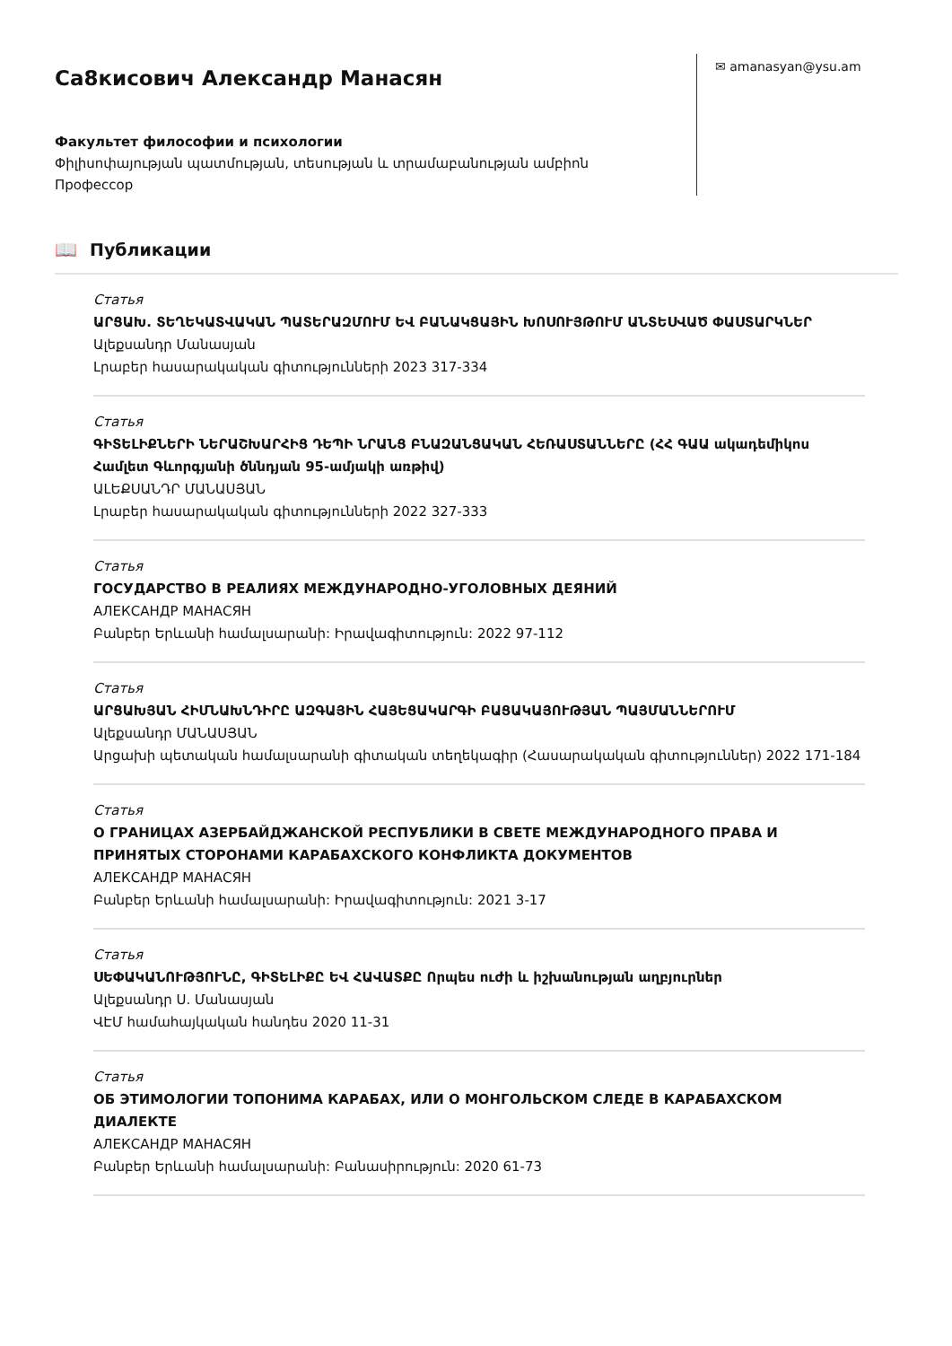Са8кисович Александр Манасян
Факультет философии и психологии
Փիլիսոփայության պատմության, տեսության և տրամաբանության ամբիոն
Профессор
✉ amanasyan@ysu.am
📖 Публикации
Статья
ԱՐՑԱԽ. ՏԵՂԵԿԱՏՎԱԿԱՆ ՊԱՏԵՐԱԶՄՈՒՄ ԵՎ ԲԱՆԱԿՑԱՅԻՆ ԽՈՍՈՒՅԹՈՒՄ ԱՆՏԵՍՎԱԾ ՓԱՍՏԱՐԿՆԵՐ
Ալեքսանդր Մանասյան
Լրաբեր հասարակական գիտությունների 2023 317-334
Статья
ԳԻՏԵԼԻՔՆԵՐԻ ՆԵՐԱՇԽԱՐՀԻՑ ԴԵՊԻ ՆՐԱՆՑ ԲՆԱԶԱՆՑԱԿԱՆ ՀԵՌԱՍՏԱՆՆԵՐԸ (ՀՀ ԳԱԱ ակադեմիկոս Համլետ Գևորգյանի ծննդյան 95-ամյակի առթիվ)
ԱԼԵՔՍԱՆԴՐ ՄԱՆԱՍՅԱՆ
Լրաբեր հասարակական գիտությունների 2022 327-333
Статья
ГОСУДАРСТВО В РЕАЛИЯХ МЕЖДУНАРОДНО-УГОЛОВНЫХ ДЕЯНИЙ
АЛЕКСАНДР МАНАСЯН
Բանբեր Երևանի համալսարանի: Իրավագիտություն: 2022 97-112
Статья
ԱՐՑԱԽՅԱՆ ՀԻՄՆԱԽՆԴԻՐԸ ԱԶԳԱՅԻՆ ՀԱՅԵՑԱԿԱՐԳԻ ԲԱՑԱԿԱՅՈՒԹՅԱՆ ՊԱՅՄԱՆՆԵՐՈՒՄ
Ալեքսանդր ՄԱՆԱՍՅԱՆ
Արցախի պետական համալսարանի գիտական տեղեկագիր (Հասարակական գիտություններ) 2022 171-184
Статья
О ГРАНИЦАХ АЗЕРБАЙДЖАНСКОЙ РЕСПУБЛИКИ В СВЕТЕ МЕЖДУНАРОДНОГО ПРАВА И ПРИНЯТЫХ СТОРОНАМИ КАРАБАХСКОГО КОНФЛИКТА ДОКУМЕНТОВ
АЛЕКСАНДР МАНАСЯН
Բանբեր Երևանի համալսարանի: Իրավագիտություն: 2021 3-17
Статья
ՍԵՓԱԿԱՆՈՒԹՅՈՒՆԸ, ԳԻՏԵԼԻՔԸ ԵՎ ՀԱՎԱՏՔԸ Որպես ուժի և իշխանության աղբյուրներ
Ալեքսանդր Ս. Մանասյան
ՎԷՄ համահայկական հանդես 2020 11-31
Статья
ОБ ЭТИМОЛОГИИ ТОПОНИМА КАРАБАХ, ИЛИ О МОНГОЛЬСКОМ СЛЕДЕ В КАРАБАХСКОМ ДИАЛЕКТЕ
АЛЕКСАНДР МАНАСЯН
Բանբեր Երևանի համալսարանի: Բանասիրություն: 2020 61-73